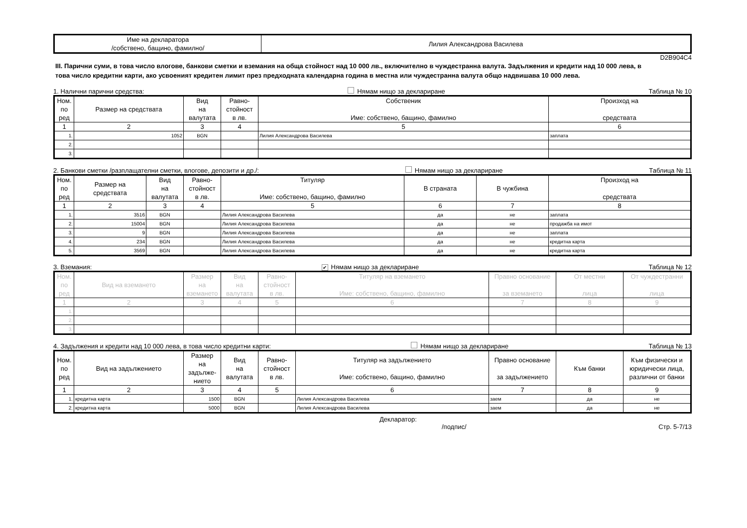| Име на декларатора /собствено, бащино, фамилно/ | Лилия Александрова Василева |
D2B904C4
III. Парични суми, в това число влогове, банкови сметки и вземания на обща стойност над 10 000 лв., включително в чуждестранна валута. Задължения и кредити над 10 000 лева, в това число кредитни карти, ако усвоеният кредитен лимит през предходната календарна година в местна или чуждестранна валута общо надвишава 10 000 лева.
1. Налични парични средства: Нямам нищо за деклариране Таблица № 10
| Ном. по ред | Размер на средствата | Вид на валутата | Равно- стойност в лв. | Собственик Име: собствено, бащино, фамилно | Произход на средствата |
| --- | --- | --- | --- | --- | --- |
| 1 | 2 | 3 | 4 | 5 | 6 |
| 1. | 1052 | BGN | | Лилия Александрова Василева | заплата |
| 2. | | | | | |
| 3. | | | | | |
2. Банкови сметки /разплащателни сметки, влогове, депозити и др./: Нямам нищо за деклариране Таблица № 11
| Ном. по ред | Размер на средствата | Вид на валутата | Равно- стойност в лв. | Титуляр Име: собствено, бащино, фамилно | В страната | В чужбина | Произход на средствата |
| --- | --- | --- | --- | --- | --- | --- | --- |
| 1 | 2 | 3 | 4 | 5 | 6 | 7 | 8 |
| 1. | 3516 | BGN | | Лилия Александрова Василева | да | не | заплата |
| 2. | 15004 | BGN | | Лилия Александрова Василева | да | не | продажба на имот |
| 3. | 9 | BGN | | Лилия Александрова Василева | да | не | заплата |
| 4. | 234 | BGN | | Лилия Александрова Василева | да | не | кредитна карта |
| 5. | 3569 | BGN | | Лилия Александрова Василева | да | не | кредитна карта |
3. Вземания: ✔ Нямам нищо за деклариране Таблица № 12
| Ном. по ред | Вид на вземането | Размер на вземането | Вид на валутата | Равно- стойност в лв. | Титуляр на вземането Име: собствено, бащино, фамилно | Правно основание за вземането | От местни лица | От чуждестранни лица |
| --- | --- | --- | --- | --- | --- | --- | --- | --- |
| 1 | 2 | 3 | 4 | 5 | 6 | 7 | 8 | 9 |
| 1. | | | | | | | | |
| 2. | | | | | | | | |
| 3. | | | | | | | | |
4. Задължения и кредити над 10 000 лева, в това число кредитни карти: Нямам нищо за деклариране Таблица № 13
| Ном. по ред | Вид на задължението | Размер на задълже- нието | Вид на валутата | Равно- стойност в лв. | Титуляр на задължението Име: собствено, бащино, фамилно | Правно основание за задължението | Към банки | Към физически и юридически лица, различни от банки |
| --- | --- | --- | --- | --- | --- | --- | --- | --- |
| 1 | 2 | 3 | 4 | 5 | 6 | 7 | 8 | 9 |
| 1. | кредитна карта | 1500 | BGN | | Лилия Александрова Василева | заем | да | не |
| 2. | кредитна карта | 5000 | BGN | | Лилия Александрова Василева | заем | да | не |
Декларатор:
/подпис/ Стр. 5-7/13